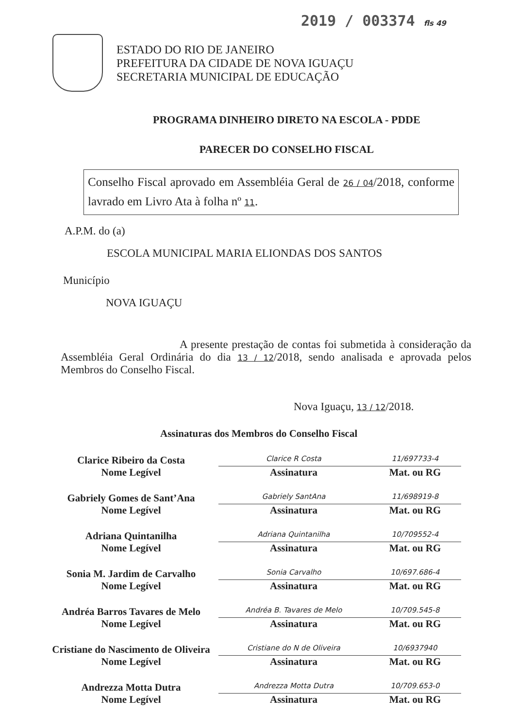2019 / 003374 fls 49
ESTADO DO RIO DE JANEIRO
PREFEITURA DA CIDADE DE NOVA IGUAÇU
SECRETARIA MUNICIPAL DE EDUCAÇÃO
PROGRAMA DINHEIRO DIRETO NA ESCOLA - PDDE
PARECER DO CONSELHO FISCAL
Conselho Fiscal aprovado em Assembléia Geral de 26 / 04/2018, conforme lavrado em Livro Ata à folha nº 11.
A.P.M. do (a)
ESCOLA MUNICIPAL MARIA ELIONDAS DOS SANTOS
Município
NOVA IGUAÇU
A presente prestação de contas foi submetida à consideração da Assembléia Geral Ordinária do dia 13 / 12/2018, sendo analisada e aprovada pelos Membros do Conselho Fiscal.
Nova Iguaçu, 13 / 12/2018.
Assinaturas dos Membros do Conselho Fiscal
Clarice Ribeiro da Costa
Nome Legível
Clarice R Costa
Assinatura
11/697733-4
Mat. ou RG
Gabriely Gomes de Sant’Ana
Nome Legível
Gabriely SantAna
Assinatura
11/698919-8
Mat. ou RG
Adriana Quintanilha
Nome Legível
Adriana Quintanilha
Assinatura
10/709552-4
Mat. ou RG
Sonia M. Jardim de Carvalho
Nome Legível
Sonia Carvalho
Assinatura
10/697.686-4
Mat. ou RG
Andréa Barros Tavares de Melo
Nome Legível
Andréa B. Tavares de Melo
Assinatura
10/709.545-8
Mat. ou RG
Cristiane do Nascimento de Oliveira
Nome Legível
Cristiane do N de Oliveira
Assinatura
10/6937940
Mat. ou RG
Andrezza Motta Dutra
Nome Legível
Andrezza Motta Dutra
Assinatura
10/709.653-0
Mat. ou RG